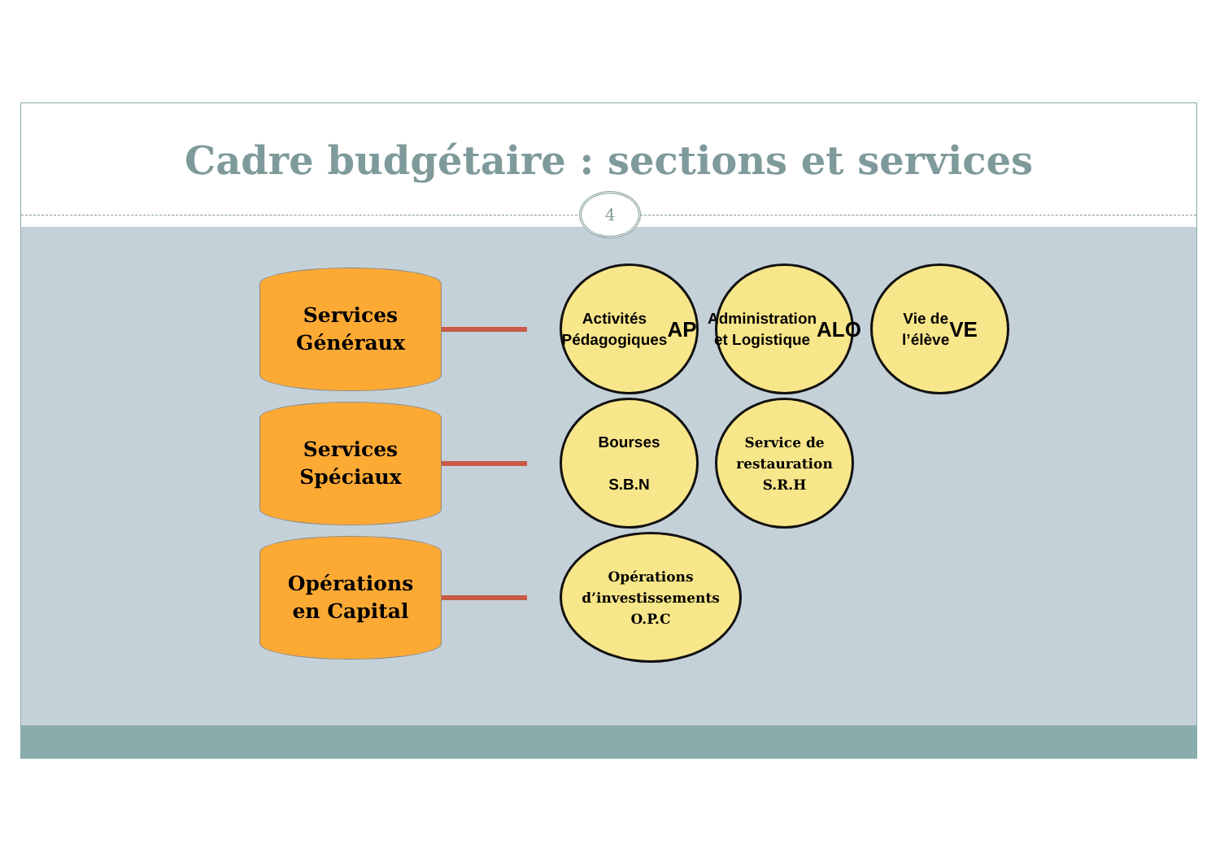Cadre budgétaire : sections et services
4
Services
Généraux
Activités
Pédagogiques
AP
Administration
et Logistique
ALO
Vie de
l’élève
VE
Services
Spéciaux
Bourses
S.B.N
Service de
restauration
S.R.H
Opérations
en Capital
Opérations
d’investissements
O.P.C